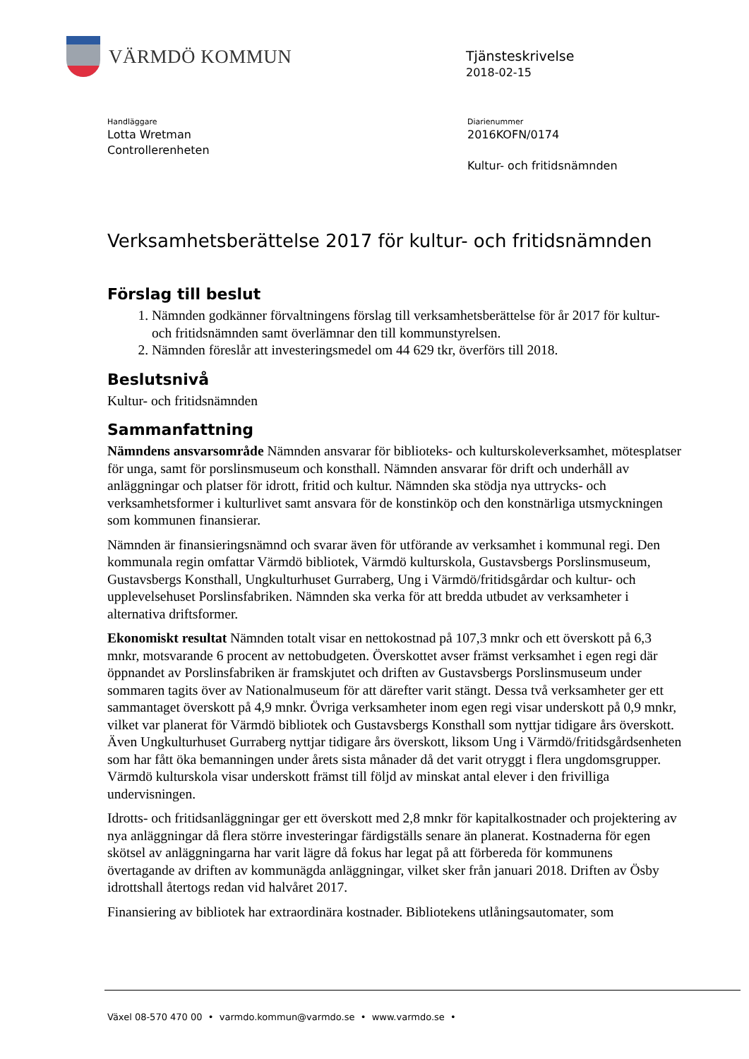VÄRMDÖ KOMMUN
Tjänsteskrivelse
2018-02-15
Handläggare
Lotta Wretman
Controllerenheten
Diarienummer
2016KOFN/0174
Kultur- och fritidsnämnden
Verksamhetsberättelse 2017 för kultur- och fritidsnämnden
Förslag till beslut
1. Nämnden godkänner förvaltningens förslag till verksamhetsberättelse för år 2017 för kultur- och fritidsnämnden samt överlämnar den till kommunstyrelsen.
2. Nämnden föreslår att investeringsmedel om 44 629 tkr, överförs till 2018.
Beslutsnivå
Kultur- och fritidsnämnden
Sammanfattning
Nämndens ansvarsområde Nämnden ansvarar för biblioteks- och kulturskoleverksamhet, mötesplatser för unga, samt för porslinsmuseum och konsthall. Nämnden ansvarar för drift och underhåll av anläggningar och platser för idrott, fritid och kultur. Nämnden ska stödja nya uttrycks- och verksamhetsformer i kulturlivet samt ansvara för de konstinköp och den konstnärliga utsmyckningen som kommunen finansierar.
Nämnden är finansieringsnämnd och svarar även för utförande av verksamhet i kommunal regi. Den kommunala regin omfattar Värmdö bibliotek, Värmdö kulturskola, Gustavsbergs Porslinsmuseum, Gustavsbergs Konsthall, Ungkulturhuset Gurraberg, Ung i Värmdö/fritidsgårdar och kultur- och upplevelsehuset Porslinsfabriken. Nämnden ska verka för att bredda utbudet av verksamheter i alternativa driftsformer.
Ekonomiskt resultat Nämnden totalt visar en nettokostnad på 107,3 mnkr och ett överskott på 6,3 mnkr, motsvarande 6 procent av nettobudgeten. Överskottet avser främst verksamhet i egen regi där öppnandet av Porslinsfabriken är framskjutet och driften av Gustavsbergs Porslinsmuseum under sommaren tagits över av Nationalmuseum för att därefter varit stängt. Dessa två verksamheter ger ett sammantaget överskott på 4,9 mnkr. Övriga verksamheter inom egen regi visar underskott på 0,9 mnkr, vilket var planerat för Värmdö bibliotek och Gustavsbergs Konsthall som nyttjar tidigare års överskott. Även Ungkulturhuset Gurraberg nyttjar tidigare års överskott, liksom Ung i Värmdö/fritidsgårdsenheten som har fått öka bemanningen under årets sista månader då det varit otryggt i flera ungdomsgrupper. Värmdö kulturskola visar underskott främst till följd av minskat antal elever i den frivilliga undervisningen.
Idrotts- och fritidsanläggningar ger ett överskott med 2,8 mnkr för kapitalkostnader och projektering av nya anläggningar då flera större investeringar färdigställs senare än planerat. Kostnaderna för egen skötsel av anläggningarna har varit lägre då fokus har legat på att förbereda för kommunens övertagande av driften av kommunägda anläggningar, vilket sker från januari 2018. Driften av Ösby idrottshall återtogs redan vid halvåret 2017.
Finansiering av bibliotek har extraordinära kostnader. Bibliotekens utlåningsautomater, som
Växel 08-570 470 00 • varmdo.kommun@varmdo.se • www.varmdo.se •